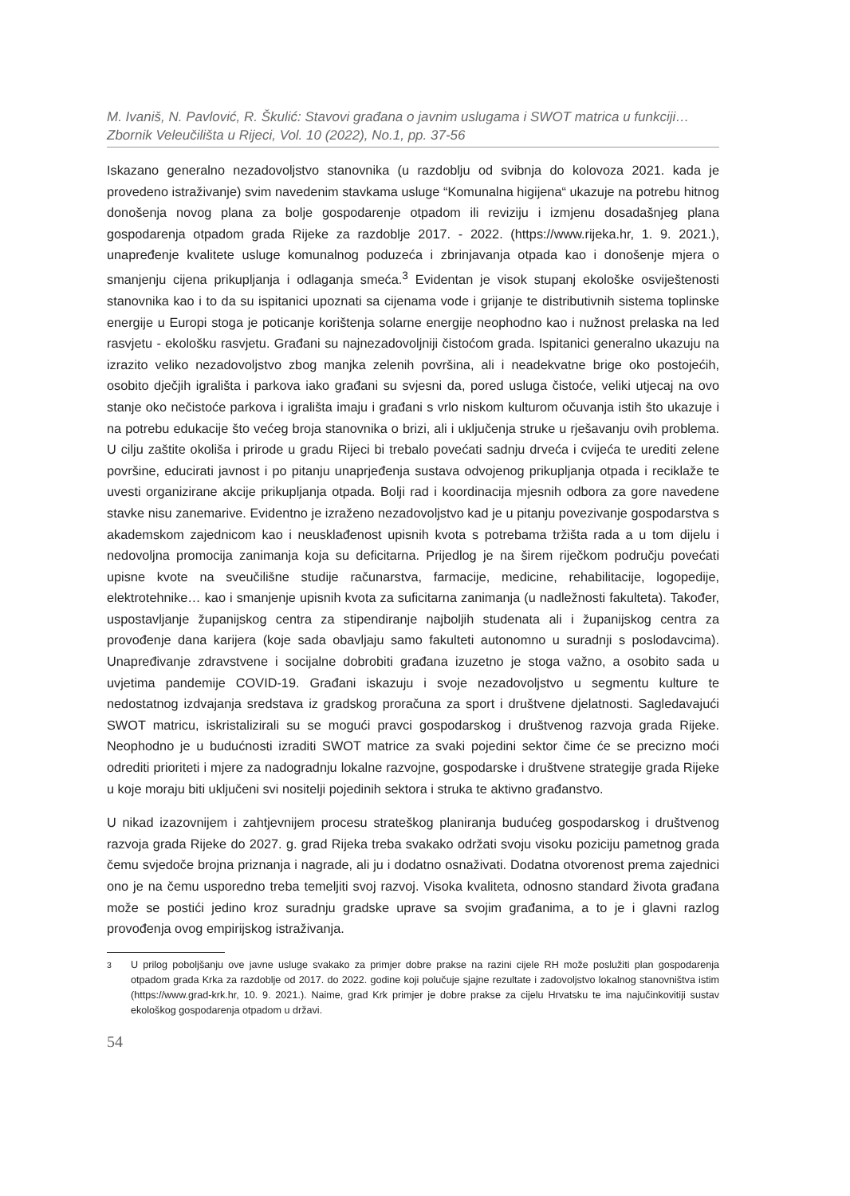M. Ivaniš, N. Pavlović, R. Škulić: Stavovi građana o javnim uslugama i SWOT matrica u funkciji…
Zbornik Veleučilišta u Rijeci, Vol. 10 (2022), No.1, pp. 37-56
Iskazano generalno nezadovoljstvo stanovnika (u razdoblju od svibnja do kolovoza 2021. kada je provedeno istraživanje) svim navedenim stavkama usluge “Komunalna higijena“ ukazuje na potrebu hitnog donošenja novog plana za bolje gospodarenje otpadom ili reviziju i izmjenu dosadašnjeg plana gospodarenja otpadom grada Rijeke za razdoblje 2017. - 2022. (https://www.rijeka.hr, 1. 9. 2021.), unapređenje kvalitete usluge komunalnog poduzeća i zbrinjavanja otpada kao i donošenje mjera o smanjenju cijena prikupljanja i odlaganja smeća.<sup>3</sup> Evidentan je visok stupanj ekološke osviještenosti stanovnika kao i to da su ispitanici upoznati sa cijenama vode i grijanje te distributivnih sistema toplinske energije u Europi stoga je poticanje korištenja solarne energije neophodno kao i nužnost prelaska na led rasvjetu - ekološku rasvjetu. Građani su najnezadovoljniji čistoćom grada. Ispitanici generalno ukazuju na izrazito veliko nezadovoljstvo zbog manjka zelenih površina, ali i neadekvatne brige oko postojećih, osobito dječjih igrališta i parkova iako građani su svjesni da, pored usluga čistoće, veliki utjecaj na ovo stanje oko nečistoće parkova i igrališta imaju i građani s vrlo niskom kulturom očuvanja istih što ukazuje i na potrebu edukacije što većeg broja stanovnika o brizi, ali i uključenja struke u rješavanju ovih problema. U cilju zaštite okoliša i prirode u gradu Rijeci bi trebalo povećati sadnju drveća i cvijeća te urediti zelene površine, educirati javnost i po pitanju unaprjeđenja sustava odvojenog prikupljanja otpada i reciklaže te uvesti organizirane akcije prikupljanja otpada. Bolji rad i koordinacija mjesnih odbora za gore navedene stavke nisu zanemarive. Evidentno je izraženo nezadovoljstvo kad je u pitanju povezivanje gospodarstva s akademskom zajednicom kao i neusklađenost upisnih kvota s potrebama tržišta rada a u tom dijelu i nedovoljna promocija zanimanja koja su deficitarna. Prijedlog je na širem riječkom području povećati upisne kvote na sveučilišne studije računarstva, farmacije, medicine, rehabilitacije, logopedije, elektrotehnike… kao i smanjenje upisnih kvota za suficitarna zanimanja (u nadležnosti fakulteta). Također, uspostavljanje županijskog centra za stipendiranje najboljih studenata ali i županijskog centra za provođenje dana karijera (koje sada obavljaju samo fakulteti autonomno u suradnji s poslodavcima). Unapređivanje zdravstvene i socijalne dobrobiti građana izuzetno je stoga važno, a osobito sada u uvjetima pandemije COVID-19. Građani iskazuju i svoje nezadovoljstvo u segmentu kulture te nedostatnog izdvajanja sredstava iz gradskog proračuna za sport i društvene djelatnosti. Sagledavajući SWOT matricu, iskristalizirali su se mogući pravci gospodarskog i društvenog razvoja grada Rijeke. Neophodno je u budućnosti izraditi SWOT matrice za svaki pojedini sektor čime će se precizno moći odrediti prioriteti i mjere za nadogradnju lokalne razvojne, gospodarske i društvene strategije grada Rijeke u koje moraju biti uključeni svi nositelji pojedinih sektora i struka te aktivno građanstvo.
U nikad izazovnijem i zahtjevnijem procesu strateškog planiranja budućeg gospodarskog i društvenog razvoja grada Rijeke do 2027. g. grad Rijeka treba svakako održati svoju visoku poziciju pametnog grada čemu svjedoče brojna priznanja i nagrade, ali ju i dodatno osnaživati. Dodatna otvorenost prema zajednici ono je na čemu usporedno treba temeljiti svoj razvoj. Visoka kvaliteta, odnosno standard života građana može se postići jedino kroz suradnju gradske uprave sa svojim građanima, a to je i glavni razlog provođenja ovog empirijskog istraživanja.
<sup>3</sup> U prilog poboljšanju ove javne usluge svakako za primjer dobre prakse na razini cijele RH može poslužiti plan gospodarenja otpadom grada Krka za razdoblje od 2017. do 2022. godine koji polučuje sjajne rezultate i zadovoljstvo lokalnog stanovništva istim (https://www.grad-krk.hr, 10. 9. 2021.). Naime, grad Krk primjer je dobre prakse za cijelu Hrvatsku te ima najučinkovitiji sustav ekološkog gospodarenja otpadom u državi.
54